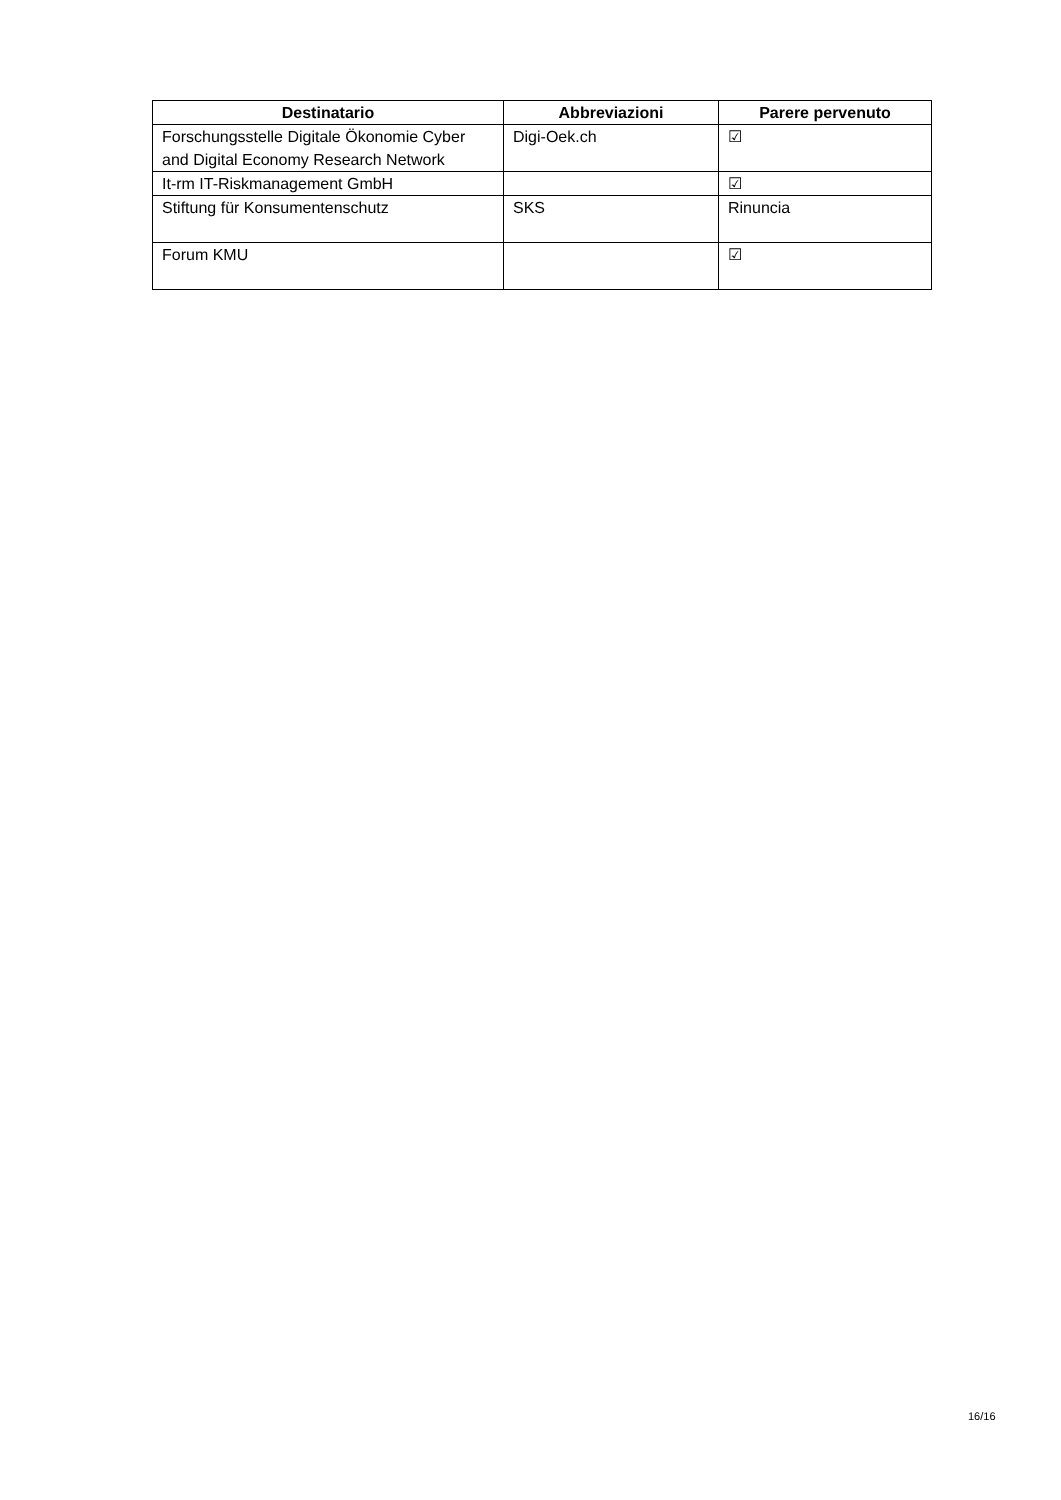| Destinatario | Abbreviazioni | Parere pervenuto |
| --- | --- | --- |
| Forschungsstelle Digitale Ökonomie Cyber and Digital Economy Research Network | Digi-Oek.ch | ☑ |
| It-rm IT-Riskmanagement GmbH | | ☑ |
| Stiftung für Konsumentenschutz | SKS | Rinuncia |
| Forum KMU | | ☑ |
16/16